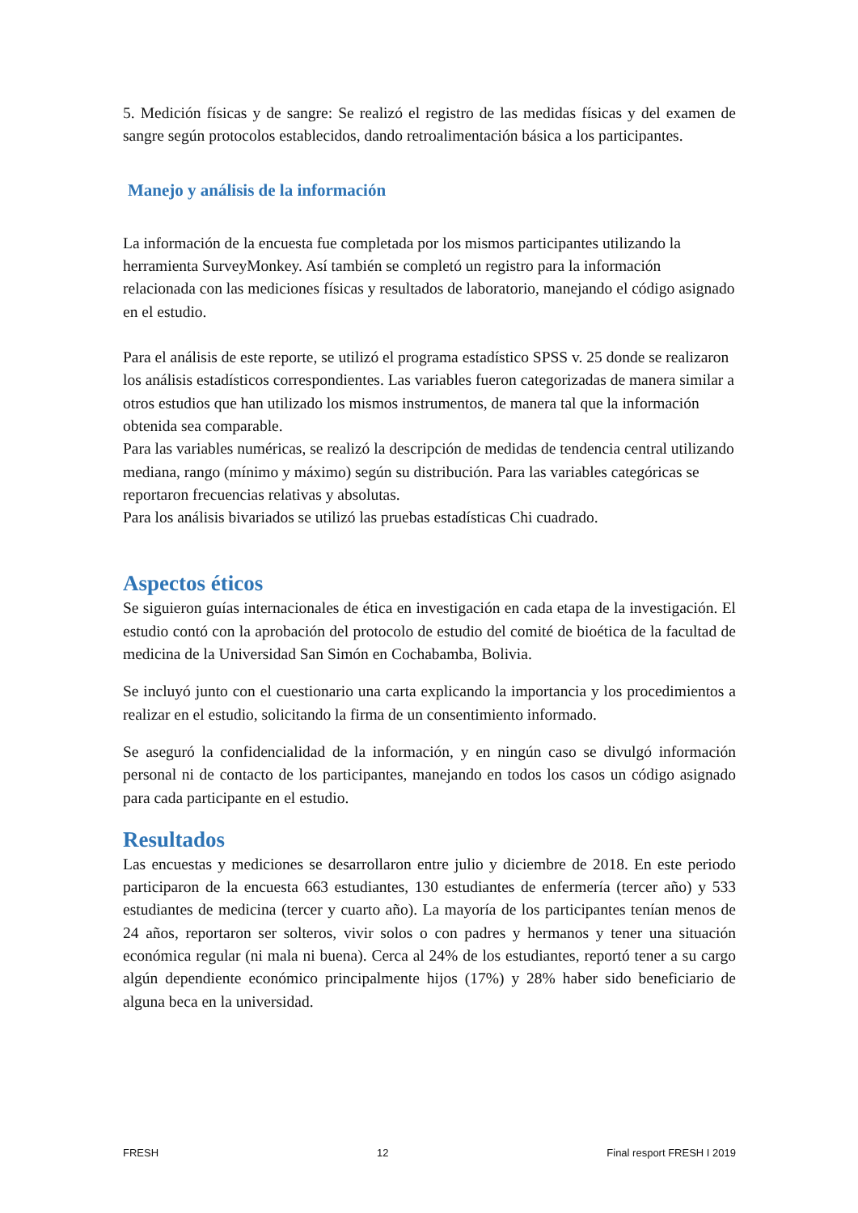5. Medición físicas y de sangre: Se realizó el registro de las medidas físicas y del examen de sangre según protocolos establecidos, dando retroalimentación básica a los participantes.
Manejo y análisis de la información
La información de la encuesta fue completada por los mismos participantes utilizando la herramienta SurveyMonkey. Así también se completó un registro para la información relacionada con las mediciones físicas y resultados de laboratorio, manejando el código asignado en el estudio.
Para el análisis de este reporte, se utilizó el programa estadístico SPSS v. 25 donde se realizaron los análisis estadísticos correspondientes. Las variables fueron categorizadas de manera similar a otros estudios que han utilizado los mismos instrumentos, de manera tal que la información obtenida sea comparable.
Para las variables numéricas, se realizó la descripción de medidas de tendencia central utilizando mediana, rango (mínimo y máximo) según su distribución. Para las variables categóricas se reportaron frecuencias relativas y absolutas.
Para los análisis bivariados se utilizó las pruebas estadísticas Chi cuadrado.
Aspectos éticos
Se siguieron guías internacionales de ética en investigación en cada etapa de la investigación. El estudio contó con la aprobación del protocolo de estudio del comité de bioética de la facultad de medicina de la Universidad San Simón en Cochabamba, Bolivia.
Se incluyó junto con el cuestionario una carta explicando la importancia y los procedimientos a realizar en el estudio, solicitando la firma de un consentimiento informado.
Se aseguró la confidencialidad de la información, y en ningún caso se divulgó información personal ni de contacto de los participantes, manejando en todos los casos un código asignado para cada participante en el estudio.
Resultados
Las encuestas y mediciones se desarrollaron entre julio y diciembre de 2018. En este periodo participaron de la encuesta 663 estudiantes, 130 estudiantes de enfermería (tercer año) y 533 estudiantes de medicina (tercer y cuarto año). La mayoría de los participantes tenían menos de 24 años, reportaron ser solteros, vivir solos o con padres y hermanos y tener una situación económica regular (ni mala ni buena). Cerca al 24% de los estudiantes, reportó tener a su cargo algún dependiente económico principalmente hijos (17%) y 28% haber sido beneficiario de alguna beca en la universidad.
FRESH 12 Final resport FRESH I 2019